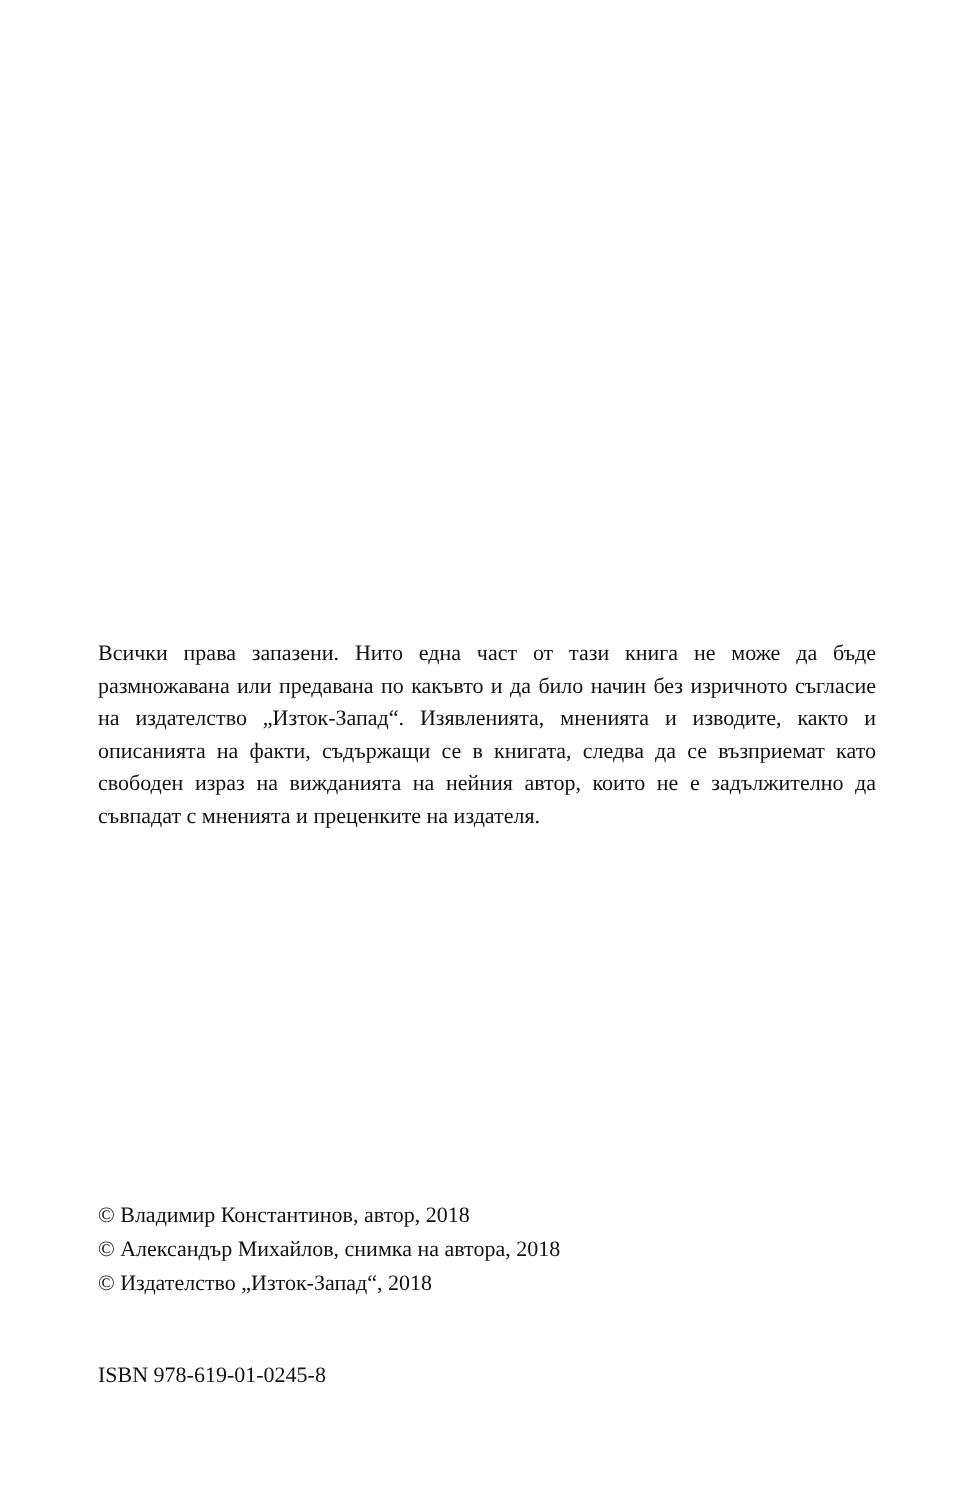Всички права запазени. Нито една част от тази книга не може да бъде размножавана или предавана по какъвто и да било начин без изричното съгласие на издателство „Изток-Запад“. Изявленията, мненията и изводите, както и описанията на факти, съдържащи се в книгата, следва да се възприемат като свободен израз на вижданията на нейния автор, които не е задължително да съвпадат с мненията и преценките на издателя.
© Владимир Константинов, автор, 2018
© Александър Михайлов, снимка на автора, 2018
© Издателство „Изток-Запад“, 2018
ISBN 978-619-01-0245-8